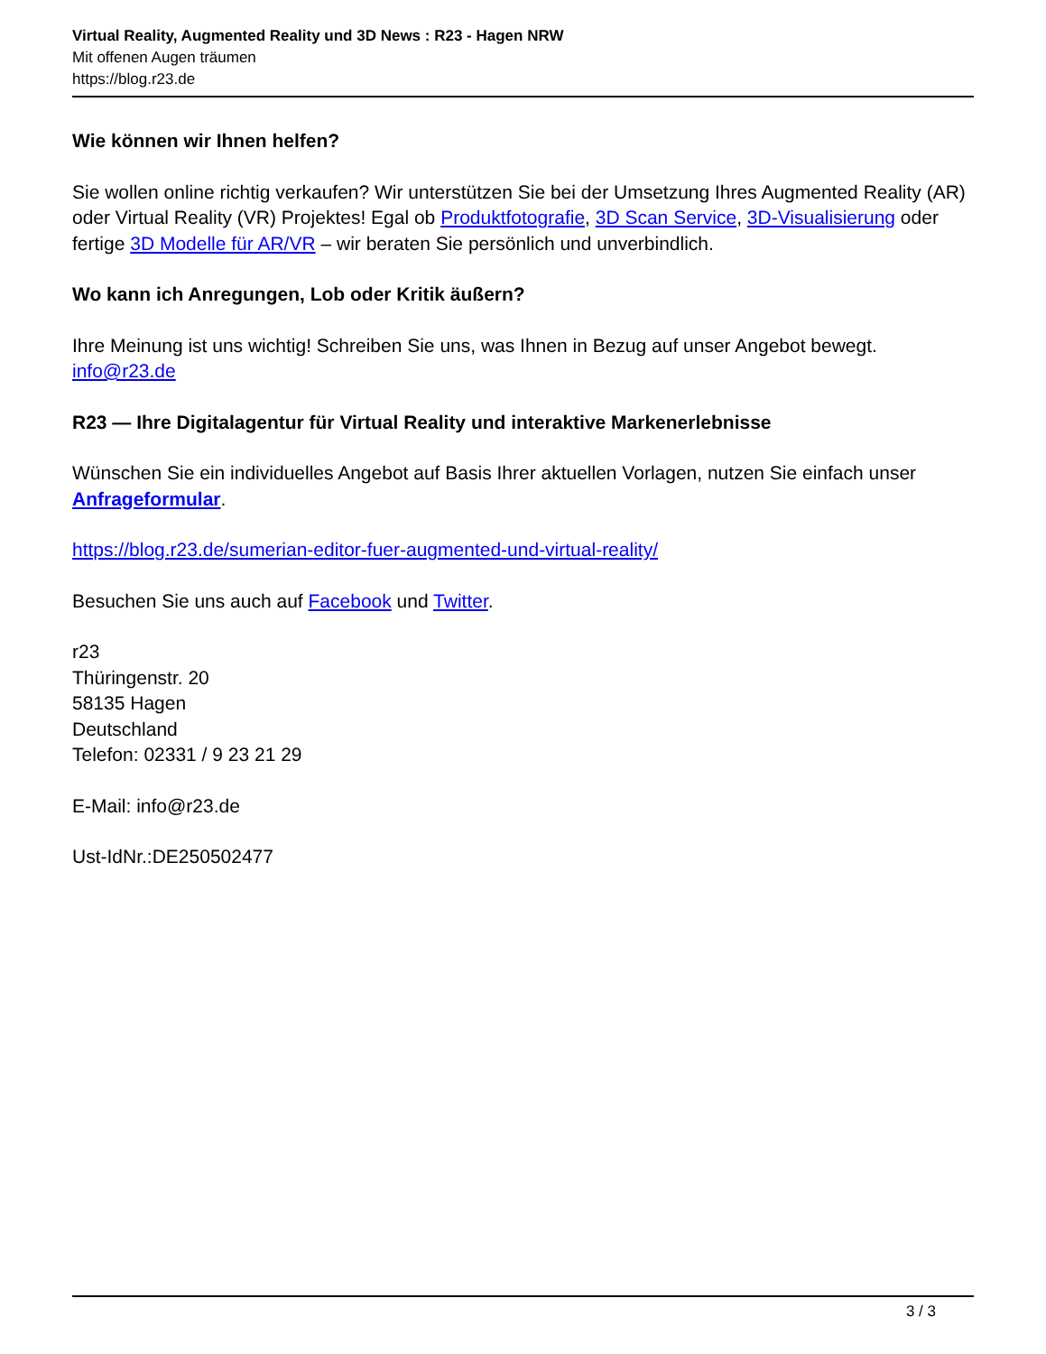Virtual Reality, Augmented Reality und 3D News : R23 - Hagen NRW
Mit offenen Augen träumen
https://blog.r23.de
Wie können wir Ihnen helfen?
Sie wollen online richtig verkaufen? Wir unterstützen Sie bei der Umsetzung Ihres Augmented Reality (AR) oder Virtual Reality (VR) Projektes! Egal ob Produktfotografie, 3D Scan Service, 3D-Visualisierung oder fertige 3D Modelle für AR/VR – wir beraten Sie persönlich und unverbindlich.
Wo kann ich Anregungen, Lob oder Kritik äußern?
Ihre Meinung ist uns wichtig! Schreiben Sie uns, was Ihnen in Bezug auf unser Angebot bewegt.
info@r23.de
R23 — Ihre Digitalagentur für Virtual Reality und interaktive Markenerlebnisse
Wünschen Sie ein individuelles Angebot auf Basis Ihrer aktuellen Vorlagen, nutzen Sie einfach unser Anfrageformular.
https://blog.r23.de/sumerian-editor-fuer-augmented-und-virtual-reality/
Besuchen Sie uns auch auf Facebook und Twitter.
r23
Thüringenstr. 20
58135 Hagen
Deutschland
Telefon: 02331 / 9 23 21 29
E-Mail: info@r23.de
Ust-IdNr.:DE250502477
3 / 3